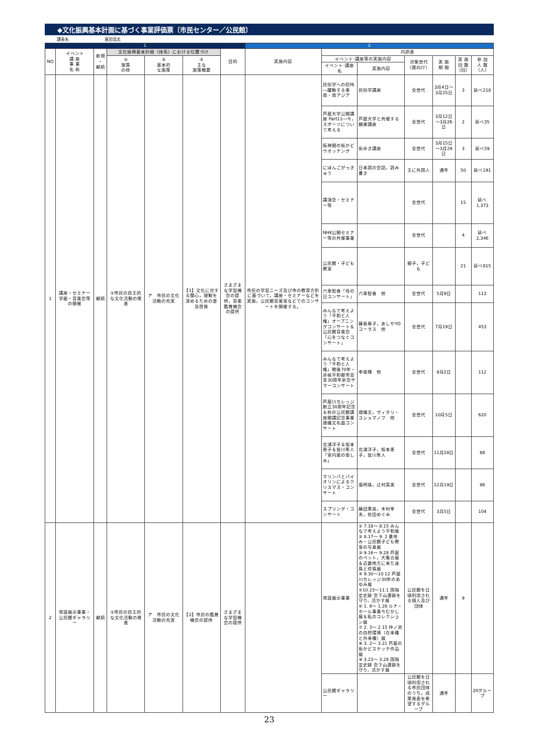◆文化振興基本計画に基づく事業評価票〔市民センター／公民館〕
課長名 髙田浩志
| 1 | | | | | | | 2 | | | | | | |
| NO | イベント 講 座 事 業 名 称 | 新規 ・ 継続 | 文化振興基本計画（体系）における位置づけ | | | 目的 | 実施内容 | 内訳表 | | | | | |
| | | | ① 施策 の柱 | ② 基本的 な施策 | ③ 主な 施策概要 | | | イベント･講座等の実施内容 | | 対象世代 （誰向け） | 実 施 期 間 | 実 施 回 数 （回） | 参 加 人 数 （人） |
| | | | | | | | | イベント･講座名 | 実施内容 | | | | |
| 1 | 講座・セミナー学級・音楽会等の開催 | 継続 | ①市民の自主的な文化活動の推進 | ア 市民の文化活動の充実 | 【1】文化に対する関心，理解を深めるための普及啓発 | さまざまな学習機会の提供，音楽鑑賞機会の提供 | 市民の学習ニーズ及び市の教育方針に基づいて，講座・セミナーなどを実施，公民館音楽室などでのコンサートを開催する。 | 民俗学への招待―躍動する東南・南アジア | 民俗学講座 | 全世代 | 3月4日～3月25日 | 3 | 延べ218 |
| | | | | | | | | 芦屋大学公開講座 Part11―今，スポーツについて考える | 芦屋大学と共催する健康講座 | 全世代 | 3月12日～3月26日 | 2 | 延べ35 |
| | | | | | | | | 阪神間の街かどウオッチング | 街歩き講座 | 全世代 | 3月15日～3月29日 | 3 | 延べ59 |
| | | | | | | | | にほんごがっきゅう | 日本語の会話，読み書き | 主に外国人 | 通年 | 50 | 延べ191 |
| | | | | | | | | 講演会・セミナー等 | | 全世代 | | 15 | 延べ 1,373 |
| | | | | | | | | NHK公開セミナー等の共催事業 | | 全世代 | | 4 | 延べ 2,346 |
| | | | | | | | | 公民館・子ども教室 | | 親子，子ども | | 21 | 延べ815 |
| | | | | | | | | 六車智香「母の日コンサート」 | 六車智香 他 | 全世代 | 5月9日 | | 113 |
| | | | | | | | | みんなで考えよう「平和と人権」オープニングコンサート＆公民館音楽会「心をつなぐコンサート」 | 藤島章子，あしやYOコーラス 他 | 全世代 | 7月19日 | | 453 |
| | | | | | | | | みんなで考えよう「平和と人権」戦後70年・非核平和都市宣言30周年祈念サマーコンサート | 李亜輝 他 | 全世代 | 8月2日 | | 112 |
| | | | | | | | | 芦屋川カレッジ創立30周年記念＆秋の公民館講座開講記念事業畑儀文名曲コンサート | 畑儀文，ヴィタリ・ユシュマノフ 他 | 全世代 | 10月5日 | | 620 |
| | | | | | | | | 北浦洋子＆坂本恵子＆皆川隼人「室内楽の愉しみ」 | 北浦洋子，坂本恵子，皆川隼人 | 全世代 | 11月28日 | | 88 |
| | | | | | | | | マリンバとバイオリンによるクリスマス・コンサート | 張明珠，辻村菜美 | 全世代 | 12月19日 | | 86 |
| | | | | | | | | スプリング・コンサート | 藤田果苗，木村孝夫，佐田めぐみ | 全世代 | 3月5日 | | 104 |
| 2 | 常設展示事業・公民館ギャラリー | 継続 | ①市民の自主的な文化活動の推進 | ア 市民の文化活動の充実 | 【2】市民の鑑賞機会の提供 | さまざまな学習機会の提供 | | 常設展示事業 | ① 7.18～ 8.15 みんなで考えよう平和展 ② 8.17～ 9. 2 夏休み・公民館子ども教室の写真展 ③ 9.16～ 9.28 芦屋のペット，大集合展＆近畿地方に来た迷鳥と珍鳥展 ④ 9.30～10.12 芦屋川カレッジ30年のあゆみ展 ⑤10.23～11.1 国指定史跡 会下山遺跡を守り，活かす展 ⑥ 1. 8～ 1.28 ルナ・ホール事業今むかし展＆私のコレクション展 ⑦ 2. 3～ 2.15 仲ノ池の自然環境（在来種と外来種）展 ⑧ 3. 2～ 3.21 芦屋の街かどスケッチ作品展 ⑨ 3.23～ 3.28 国指定史跡 会下山遺跡を守り，活かす展 | 公民館を日頃利用される個人及び団体 | 通年 | 9 | |
| | | | | | | | | 公民館ギャラリー | | 公民館を日頃利用される市民団体のうち，成果発表を希望するグループ | 通年 | | 20グループ |
23